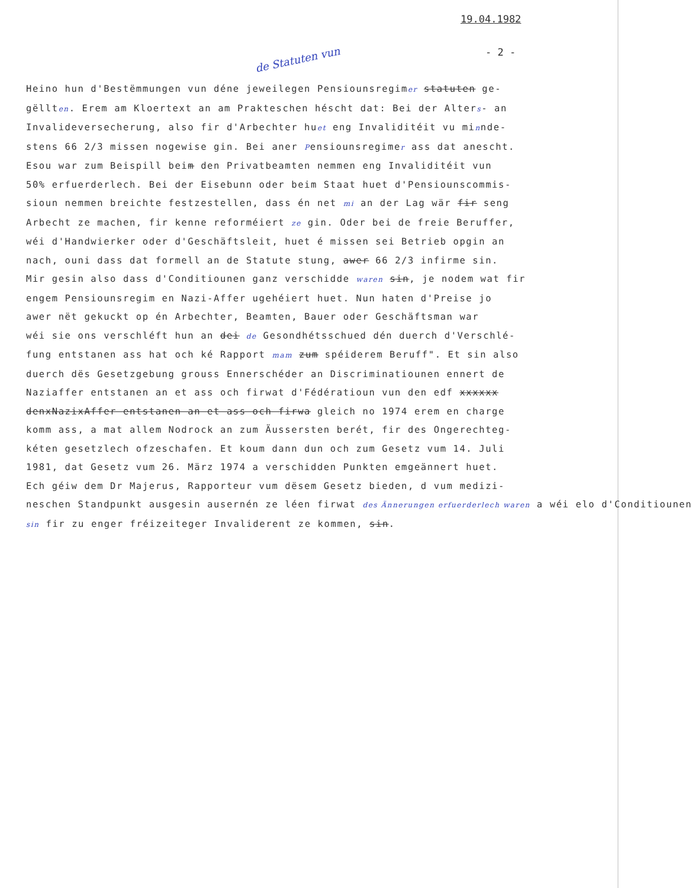19.04.1982
- 2 -
de Statuten vun
Heino hun d'Bestëmmungen vun déne jeweilegen Pensiounsregimer statuten ge-
gëllten. Erem am Kloertext an am Prakteschen héscht dat: Bei der Alters- an
Invalideversecherung, also fir d'Arbechter huet eng Invaliditéit vu minnde-
stens 66 2/3 missen nogewise gin. Bei aner Pensiounsregimer ass dat anescht.
Esou war zum Beispill beim den Privatbeamten nemmen eng Invaliditéit vun
50% erfuerderlech. Bei der Eisebunn oder beim Staat huet d'Pensiounscommis-
sioun nemmen breichte festzestellen, dass én net mi an der Lag wär fir seng
Arbecht ze machen, fir kenne reforméiert ze gin. Oder bei de freie Beruffer,
wéi d'Handwierker oder d'Geschäftsleit, huet é missen sei Betrieb opgin an
nach, ouni dass dat formell an de Statute stung, awer 66 2/3 infirme sin.
Mir gesin also dass d'Conditiounen ganz verschidde waren sin, je nodem wat fir
engem Pensiounsregim en Nazi-Affer ugehéiert huet. Nun haten d'Preise jo
awer nët gekuckt op én Arbechter, Beamten, Bauer oder Geschäftsman war
wéi sie ons verschléft hun an dei de Gesondhétsschued dén duerch d'Verschlé-
fung entstanen ass hat och ké Rapport mam zum spéiderem Beruff". Et sin also
duerch dës Gesetzgebung grouss Ennerschéder an Discriminatiounen ennert de
Naziaffer entstanen an et ass och firwat d'Fédératioun vun den edf xxxxxx
denxNazixAffer entstanen an et ass och firwa gleich no 1974 erem en charge
komm ass, a mat allem Nodrock an zum Äussersten berét, fir des Ongerechteg-
kéten gesetzlech ofzeschafen. Et koum dann dun och zum Gesetz vum 14. Juli
1981, dat Gesetz vum 26. März 1974 a verschidden Punkten emgeännert huet.
Ech géiw dem Dr Majerus, Rapporteur vum dësem Gesetz bieden, d vum medizi-
neschen Standpunkt ausgesin ausernén ze léen firwat des Ännerungen erfuerderlech waren a wéi elo d'Conditiounen
sin fir zu enger fréizeiteger Invaliderent ze kommen, sin.